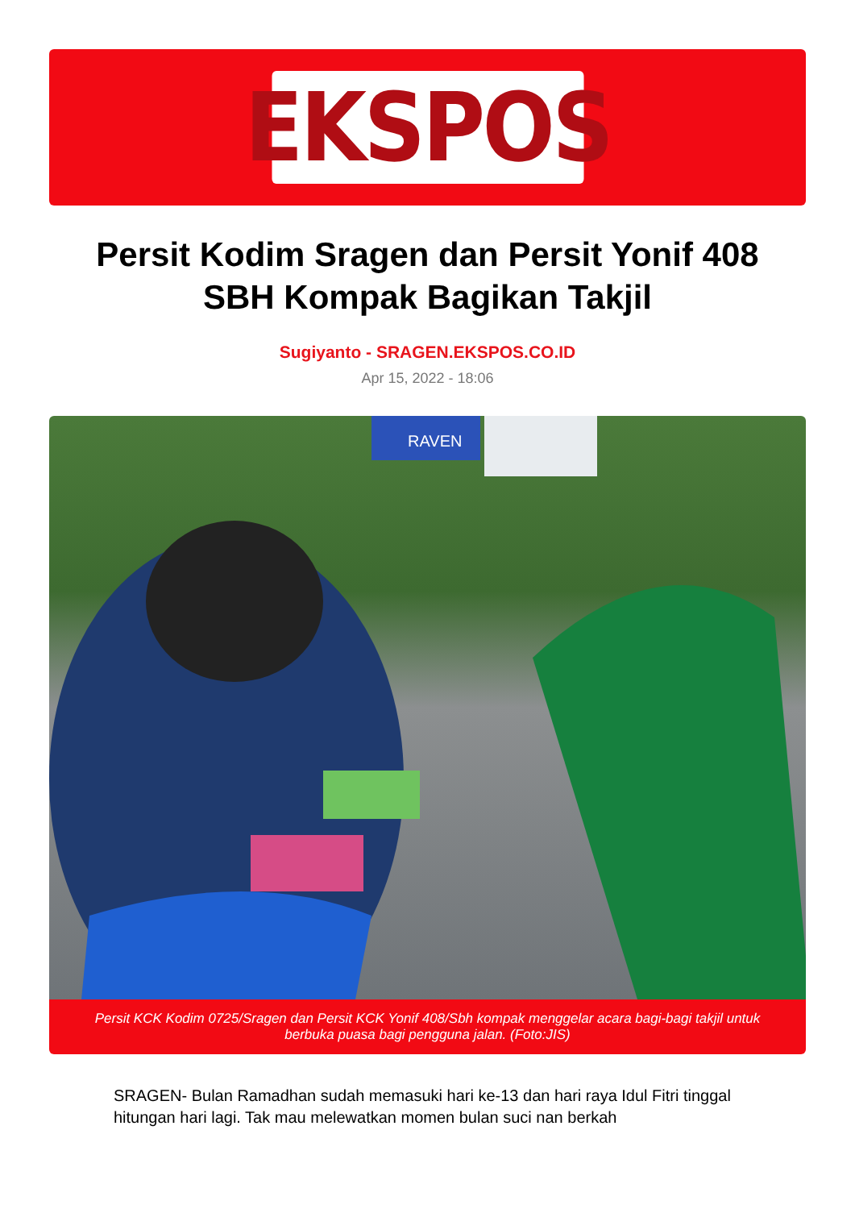EKSPOS
Persit Kodim Sragen dan Persit Yonif 408 SBH Kompak Bagikan Takjil
Sugiyanto - SRAGEN.EKSPOS.CO.ID
Apr 15, 2022 - 18:06
RAVEN
Persit KCK Kodim 0725/Sragen dan Persit KCK Yonif 408/Sbh kompak menggelar acara bagi-bagi takjil untuk berbuka puasa bagi pengguna jalan. (Foto:JIS)
SRAGEN- Bulan Ramadhan sudah memasuki hari ke-13 dan hari raya Idul Fitri tinggal hitungan hari lagi. Tak mau melewatkan momen bulan suci nan berkah